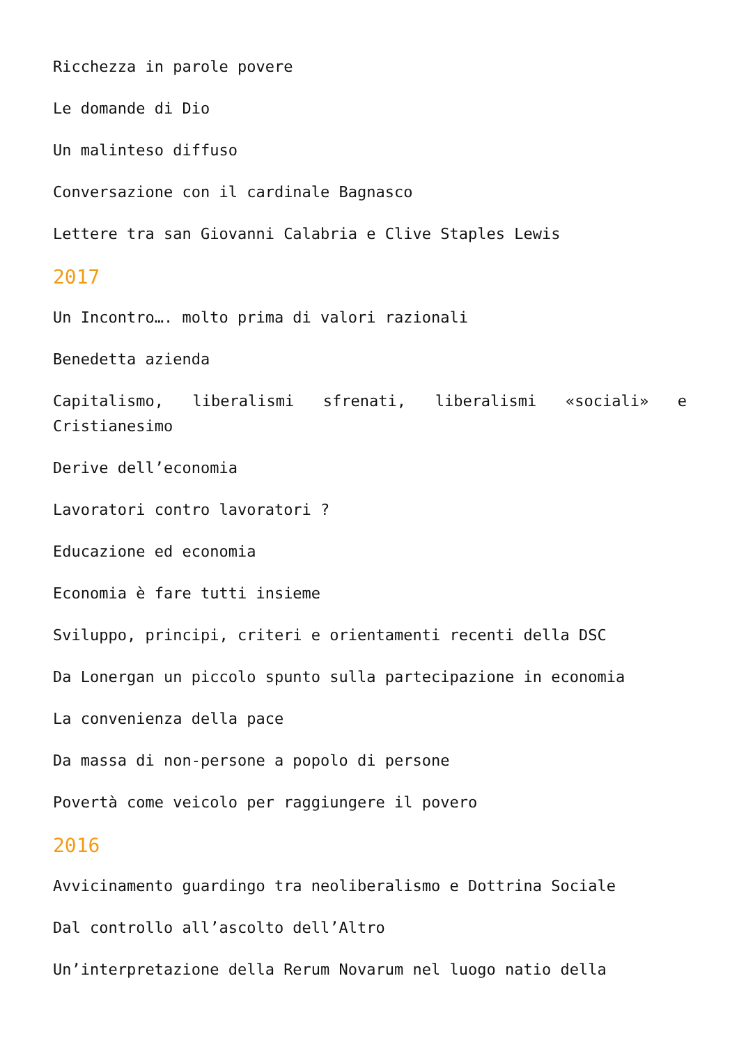Ricchezza in parole povere
Le domande di Dio
Un malinteso diffuso
Conversazione con il cardinale Bagnasco
Lettere tra san Giovanni Calabria e Clive Staples Lewis
2017
Un Incontro…. molto prima di valori razionali
Benedetta azienda
Capitalismo, liberalismi sfrenati, liberalismi «sociali» e Cristianesimo
Derive dell’economia
Lavoratori contro lavoratori ?
Educazione ed economia
Economia è fare tutti insieme
Sviluppo, principi, criteri e orientamenti recenti della DSC
Da Lonergan un piccolo spunto sulla partecipazione in economia
La convenienza della pace
Da massa di non-persone a popolo di persone
Povertà come veicolo per raggiungere il povero
2016
Avvicinamento guardingo tra neoliberalismo e Dottrina Sociale
Dal controllo all’ascolto dell’Altro
Un’interpretazione della Rerum Novarum nel luogo natio della